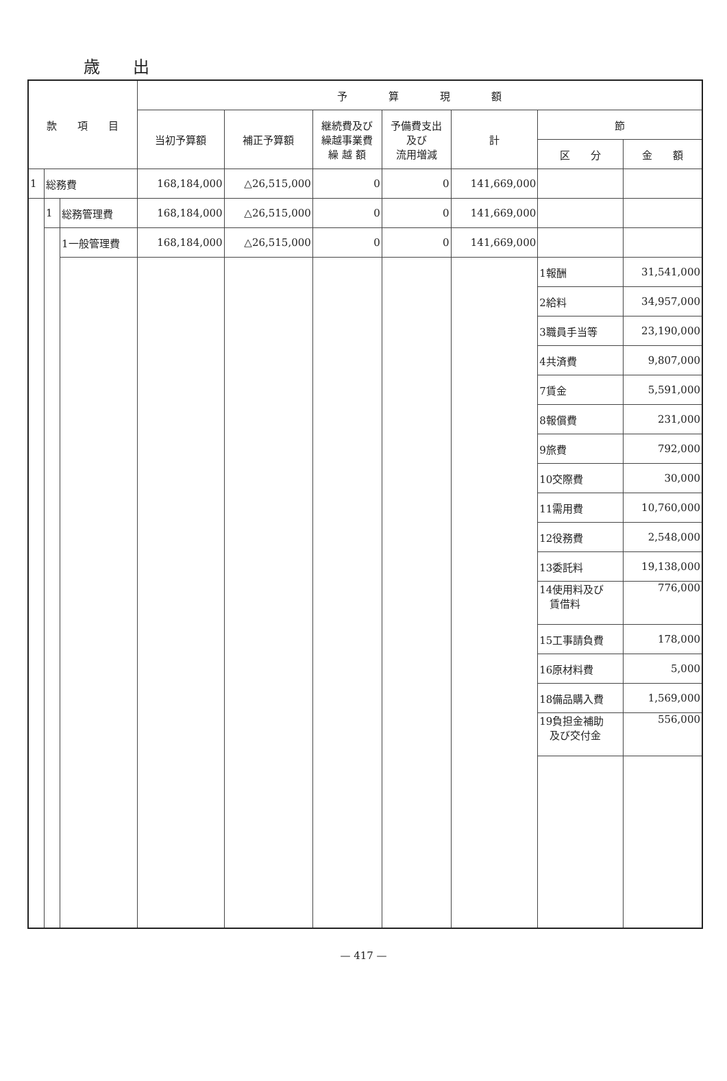歳出
| 款 項 目 | | | 予 算 現 額 | | | | | | |
| --- | --- | --- | --- | --- | --- | --- | --- | --- | --- |
| | | | 当初予算額 | 補正予算額 | 継続費及び 繰越事業費 繰 越 額 | 予備費支出 及び 流用増減 | 計 | 節 | |
| | | | | | | | | 区 分 | 金 額 |
| 1 | 総務費 | | 168,184,000 | △26,515,000 | 0 | 0 | 141,669,000 | | |
| | 1 | 総務管理費 | 168,184,000 | △26,515,000 | 0 | 0 | 141,669,000 | | |
| | | 1一般管理費 | 168,184,000 | △26,515,000 | 0 | 0 | 141,669,000 | | |
| | | | | | | | | 1報酬 | 31,541,000 |
| | | | | | | | | 2給料 | 34,957,000 |
| | | | | | | | | 3職員手当等 | 23,190,000 |
| | | | | | | | | 4共済費 | 9,807,000 |
| | | | | | | | | 7賃金 | 5,591,000 |
| | | | | | | | | 8報償費 | 231,000 |
| | | | | | | | | 9旅費 | 792,000 |
| | | | | | | | | 10交際費 | 30,000 |
| | | | | | | | | 11需用費 | 10,760,000 |
| | | | | | | | | 12役務費 | 2,548,000 |
| | | | | | | | | 13委託料 | 19,138,000 |
| | | | | | | | | 14使用料及び 賃借料 | 776,000 |
| | | | | | | | | 15工事請負費 | 178,000 |
| | | | | | | | | 16原材料費 | 5,000 |
| | | | | | | | | 18備品購入費 | 1,569,000 |
| | | | | | | | | 19負担金補助 及び交付金 | 556,000 |
— 417 —